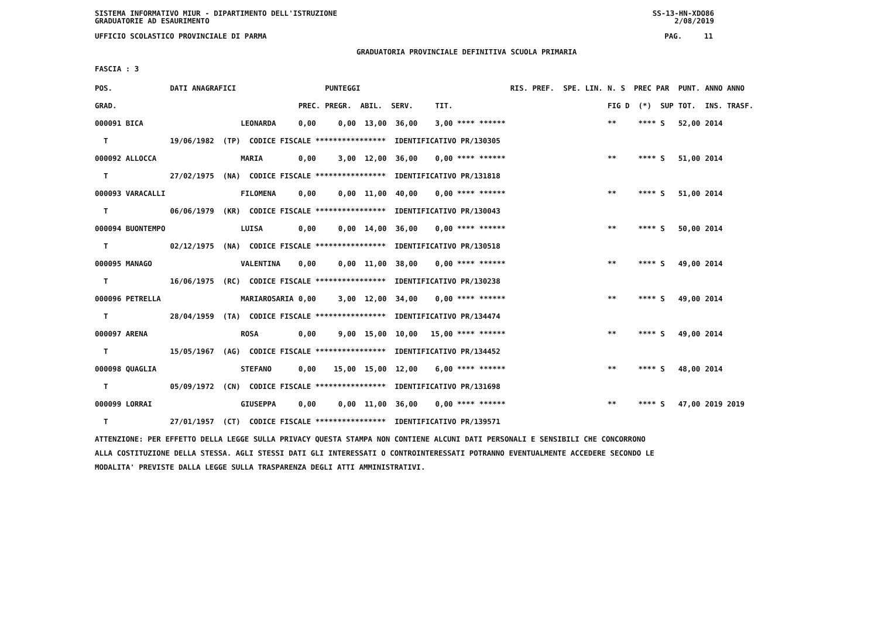SISTEMA INFORMATIVO MIUR - DIPARTIMENTO DELL'ISTRUZIONE
GRADUATORIE AD ESAURIMENTO SS-13-HN-XDO86
2/08/2019
UFFICIO SCOLASTICO PROVINCIALE DI PARMA PAG. 11
GRADUATORIA PROVINCIALE DEFINITIVA SCUOLA PRIMARIA
FASCIA : 3
| POS. | DATI ANAGRAFICI | | | PUNTEGGI | RIS. PREF. SPE. LIN. | N. S PREC PAR | PUNT. | ANNO ANNO |
| --- | --- | --- | --- | --- | --- | --- | --- | --- |
| GRAD. | | | PREC. | PREGR. ABIL. SERV. TIT. | | FIG D (*) SUP | TOT. | INS. TRASF. |
| 000091 BICA | | LEONARDA | 0,00 | 0,00 13,00 36,00 3,00 **** ****** | | ** **** S | 52,00 | 2014 |
| T | 19/06/1982 (TP) CODICE FISCALE **************** IDENTIFICATIVO PR/130305 | | | | | | | |
| 000092 ALLOCCA | | MARIA | 0,00 | 3,00 12,00 36,00 0,00 **** ****** | | ** **** S | 51,00 | 2014 |
| T | 27/02/1975 (NA) CODICE FISCALE **************** IDENTIFICATIVO PR/131818 | | | | | | | |
| 000093 VARACALLI | | FILOMENA | 0,00 | 0,00 11,00 40,00 0,00 **** ****** | | ** **** S | 51,00 | 2014 |
| T | 06/06/1979 (KR) CODICE FISCALE **************** IDENTIFICATIVO PR/130043 | | | | | | | |
| 000094 BUONTEMPO | | LUISA | 0,00 | 0,00 14,00 36,00 0,00 **** ****** | | ** **** S | 50,00 | 2014 |
| T | 02/12/1975 (NA) CODICE FISCALE **************** IDENTIFICATIVO PR/130518 | | | | | | | |
| 000095 MANAGO | | VALENTINA | 0,00 | 0,00 11,00 38,00 0,00 **** ****** | | ** **** S | 49,00 | 2014 |
| T | 16/06/1975 (RC) CODICE FISCALE **************** IDENTIFICATIVO PR/130238 | | | | | | | |
| 000096 PETRELLA | | MARIAROSARIA | 0,00 | 3,00 12,00 34,00 0,00 **** ****** | | ** **** S | 49,00 | 2014 |
| T | 28/04/1959 (TA) CODICE FISCALE **************** IDENTIFICATIVO PR/134474 | | | | | | | |
| 000097 ARENA | | ROSA | 0,00 | 9,00 15,00 10,00 15,00 **** ****** | | ** **** S | 49,00 | 2014 |
| T | 15/05/1967 (AG) CODICE FISCALE **************** IDENTIFICATIVO PR/134452 | | | | | | | |
| 000098 QUAGLIA | | STEFANO | 0,00 | 15,00 15,00 12,00 6,00 **** ****** | | ** **** S | 48,00 | 2014 |
| T | 05/09/1972 (CN) CODICE FISCALE **************** IDENTIFICATIVO PR/131698 | | | | | | | |
| 000099 LORRAI | | GIUSEPPA | 0,00 | 0,00 11,00 36,00 0,00 **** ****** | | ** **** S | 47,00 | 2019 2019 |
| T | 27/01/1957 (CT) CODICE FISCALE **************** IDENTIFICATIVO PR/139571 | | | | | | | |
ATTENZIONE: PER EFFETTO DELLA LEGGE SULLA PRIVACY QUESTA STAMPA NON CONTIENE ALCUNI DATI PERSONALI E SENSIBILI CHE CONCORRONO
ALLA COSTITUZIONE DELLA STESSA. AGLI STESSI DATI GLI INTERESSATI O CONTROINTERESSATI POTRANNO EVENTUALMENTE ACCEDERE SECONDO LE
MODALITA' PREVISTE DALLA LEGGE SULLA TRASPARENZA DEGLI ATTI AMMINISTRATIVI.